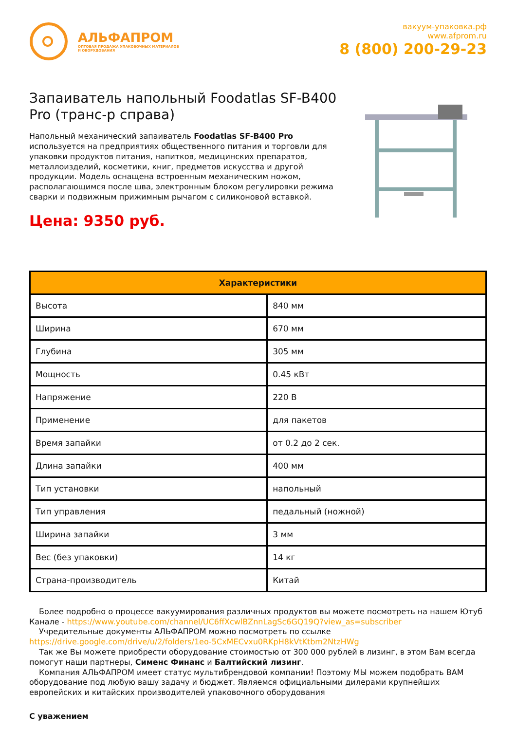АЛЬФАПРОМ
ОПТОВАЯ ПРОДАЖА УПАКОВОЧНЫХ МАТЕРИАЛОВ
И ОБОРУДОВАНИЯ
вакуум-упаковка.рф
www.afprom.ru
8 (800) 200-29-23
Запаиватель напольный Foodatlas SF-B400 Pro (транс-р справа)
Напольный механический запаиватель Foodatlas SF-B400 Pro используется на предприятиях общественного питания и торговли для упаковки продуктов питания, напитков, медицинских препаратов, металлоизделий, косметики, книг, предметов искусства и другой продукции. Модель оснащена встроенным механическим ножом, располагающимся после шва, электронным блоком регулировки режима сварки и подвижным прижимным рычагом с силиконовой вставкой.
Цена: 9350 руб.
| Характеристики | |
| --- | --- |
| Высота | 840 мм |
| Ширина | 670 мм |
| Глубина | 305 мм |
| Мощность | 0.45 кВт |
| Напряжение | 220 В |
| Применение | для пакетов |
| Время запайки | от 0.2 до 2 сек. |
| Длина запайки | 400 мм |
| Тип установки | напольный |
| Тип управления | педальный (ножной) |
| Ширина запайки | 3 мм |
| Вес (без упаковки) | 14 кг |
| Страна-производитель | Китай |
Более подробно о процессе вакуумирования различных продуктов вы можете посмотреть на нашем Ютуб Канале - https://www.youtube.com/channel/UC6ffXcwlBZnnLagSc6GQ19Q?view_as=subscriber
Учредительные документы АЛЬФАПРОМ можно посмотреть по ссылке https://drive.google.com/drive/u/2/folders/1eo-5CxMECvxu0RKpH8kVtKtbm2NtzHWg
Так же Вы можете приобрести оборудование стоимостью от 300 000 рублей в лизинг, в этом Вам всегда помогут наши партнеры, Сименс Финанс и Балтийский лизинг.
Компания АЛЬФАПРОМ имеет статус мультибрендовой компании! Поэтому МЫ можем подобрать ВАМ оборудование под любую вашу задачу и бюджет. Являемся официальными дилерами крупнейших европейских и китайских производителей упаковочного оборудования
С уважением